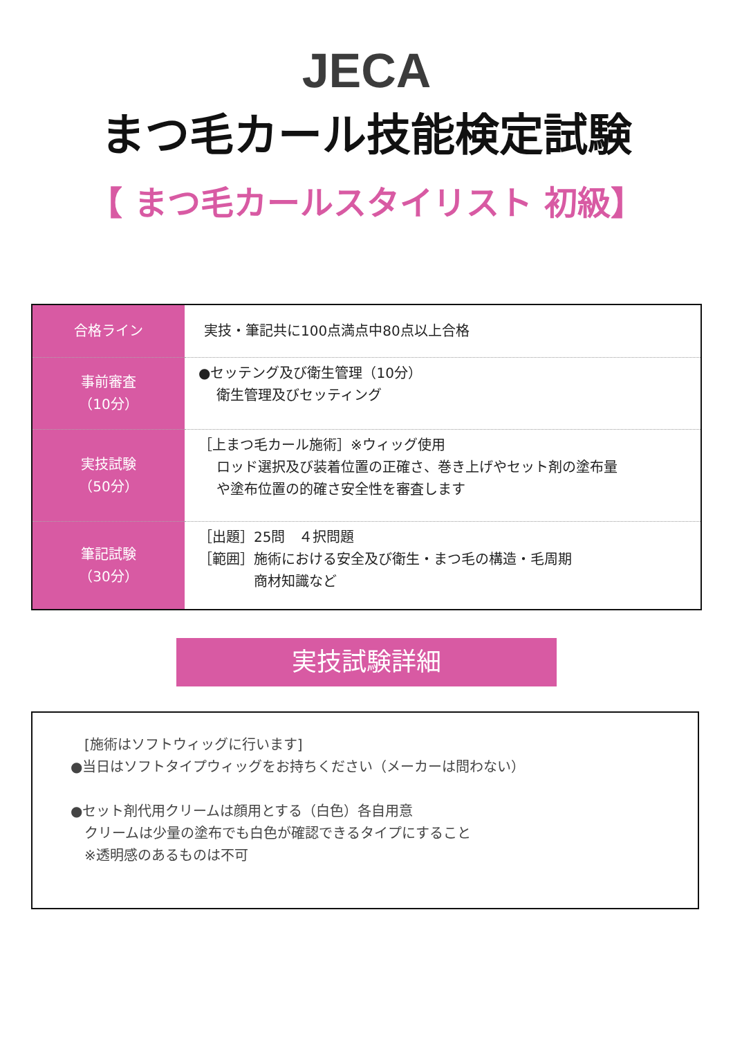JECA
まつ毛カール技能検定試験
【 まつ毛カールスタイリスト 初級】
| 合格ライン | 実技・筆記共に100点満点中80点以上合格 |
| 事前審査 （10分） | ●セッテング及び衛生管理（10分） 衛生管理及びセッティング |
| 実技試験 （50分） | ［上まつ毛カール施術］※ウィッグ使用 ロッド選択及び装着位置の正確さ、巻き上げやセット剤の塗布量 や塗布位置の的確さ安全性を審査します |
| 筆記試験 （30分） | ［出題］25問 ４択問題 ［範囲］施術における安全及び衛生・まつ毛の構造・毛周期 商材知識など |
実技試験詳細
　[施術はソフトウィッグに行います]
●当日はソフトタイプウィッグをお持ちください（メーカーは問わない）
●セット剤代用クリームは顔用とする（白色）各自用意
　クリームは少量の塗布でも白色が確認できるタイプにすること
　※透明感のあるものは不可